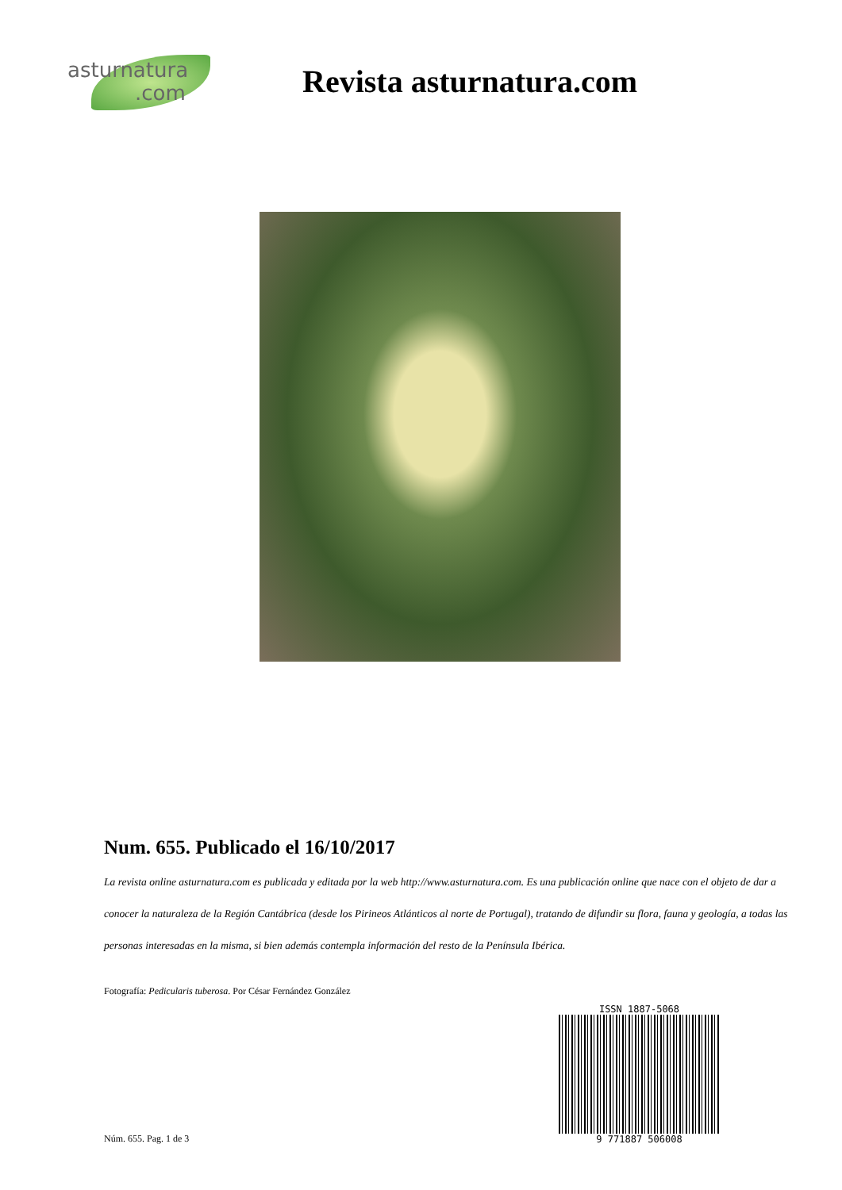asturnatura.com
Revista asturnatura.com
Num. 655. Publicado el 16/10/2017
La revista online asturnatura.com es publicada y editada por la web http://www.asturnatura.com. Es una publicación online que nace con el objeto de dar a conocer la naturaleza de la Región Cantábrica (desde los Pirineos Atlánticos al norte de Portugal), tratando de difundir su flora, fauna y geología, a todas las personas interesadas en la misma, si bien además contempla información del resto de la Península Ibérica.
Fotografía: Pedicularis tuberosa. Por César Fernández González
ISSN 1887-5068
9 771887 506008
Núm. 655. Pag. 1 de 3